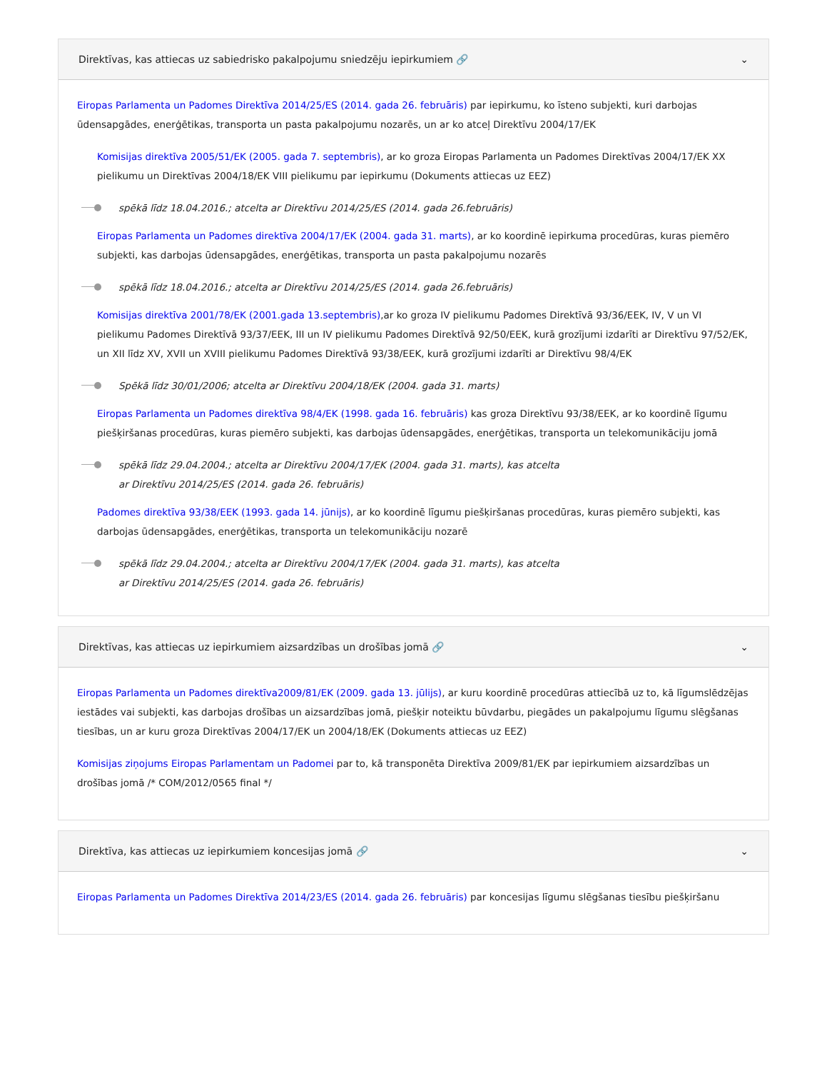Direktīvas, kas attiecas uz sabiedrisko pakalpojumu sniedzēju iepirkumiem 🔗 ⌄
Eiropas Parlamenta un Padomes Direktīva 2014/25/ES (2014. gada 26. februāris) par iepirkumu, ko īsteno subjekti, kuri darbojas ūdensapgādes, enerģētikas, transporta un pasta pakalpojumu nozarēs, un ar ko atceļ Direktīvu 2004/17/EK
Komisijas direktīva 2005/51/EK (2005. gada 7. septembris), ar ko groza Eiropas Parlamenta un Padomes Direktīvas 2004/17/EK XX pielikumu un Direktīvas 2004/18/EK VIII pielikumu par iepirkumu (Dokuments attiecas uz EEZ)
spēkā līdz 18.04.2016.; atcelta ar Direktīvu 2014/25/ES (2014. gada 26.februāris)
Eiropas Parlamenta un Padomes direktīva 2004/17/EK (2004. gada 31. marts), ar ko koordinē iepirkuma procedūras, kuras piemēro subjekti, kas darbojas ūdensapgādes, enerģētikas, transporta un pasta pakalpojumu nozarēs
spēkā līdz 18.04.2016.; atcelta ar Direktīvu 2014/25/ES (2014. gada 26.februāris)
Komisijas direktīva 2001/78/EK (2001.gada 13.septembris),ar ko groza IV pielikumu Padomes Direktīvā 93/36/EEK, IV, V un VI pielikumu Padomes Direktīvā 93/37/EEK, III un IV pielikumu Padomes Direktīvā 92/50/EEK, kurā grozījumi izdarīti ar Direktīvu 97/52/EK, un XII līdz XV, XVII un XVIII pielikumu Padomes Direktīvā 93/38/EEK, kurā grozījumi izdarīti ar Direktīvu 98/4/EK
Spēkā līdz 30/01/2006; atcelta ar Direktīvu 2004/18/EK (2004. gada 31. marts)
Eiropas Parlamenta un Padomes direktīva 98/4/EK (1998. gada 16. februāris) kas groza Direktīvu 93/38/EEK, ar ko koordinē līgumu piešķiršanas procedūras, kuras piemēro subjekti, kas darbojas ūdensapgādes, enerģētikas, transporta un telekomunikāciju jomā
spēkā līdz 29.04.2004.; atcelta ar Direktīvu 2004/17/EK (2004. gada 31. marts), kas atcelta
ar Direktīvu 2014/25/ES (2014. gada 26. februāris)
Padomes direktīva 93/38/EEK (1993. gada 14. jūnijs), ar ko koordinē līgumu piešķiršanas procedūras, kuras piemēro subjekti, kas darbojas ūdensapgādes, enerģētikas, transporta un telekomunikāciju nozarē
spēkā līdz 29.04.2004.; atcelta ar Direktīvu 2004/17/EK (2004. gada 31. marts), kas atcelta
ar Direktīvu 2014/25/ES (2014. gada 26. februāris)
Direktīvas, kas attiecas uz iepirkumiem aizsardzības un drošības jomā 🔗 ⌄
Eiropas Parlamenta un Padomes direktīva2009/81/EK (2009. gada 13. jūlijs), ar kuru koordinē procedūras attiecībā uz to, kā līgumslēdzējas iestādes vai subjekti, kas darbojas drošības un aizsardzības jomā, piešķir noteiktu būvdarbu, piegādes un pakalpojumu līgumu slēgšanas tiesības, un ar kuru groza Direktīvas 2004/17/EK un 2004/18/EK (Dokuments attiecas uz EEZ)
Komisijas ziņojums Eiropas Parlamentam un Padomei par to, kā transponēta Direktīva 2009/81/EK par iepirkumiem aizsardzības un drošības jomā /* COM/2012/0565 final */
Direktīva, kas attiecas uz iepirkumiem koncesijas jomā 🔗 ⌄
Eiropas Parlamenta un Padomes Direktīva 2014/23/ES (2014. gada 26. februāris) par koncesijas līgumu slēgšanas tiesību piešķiršanu